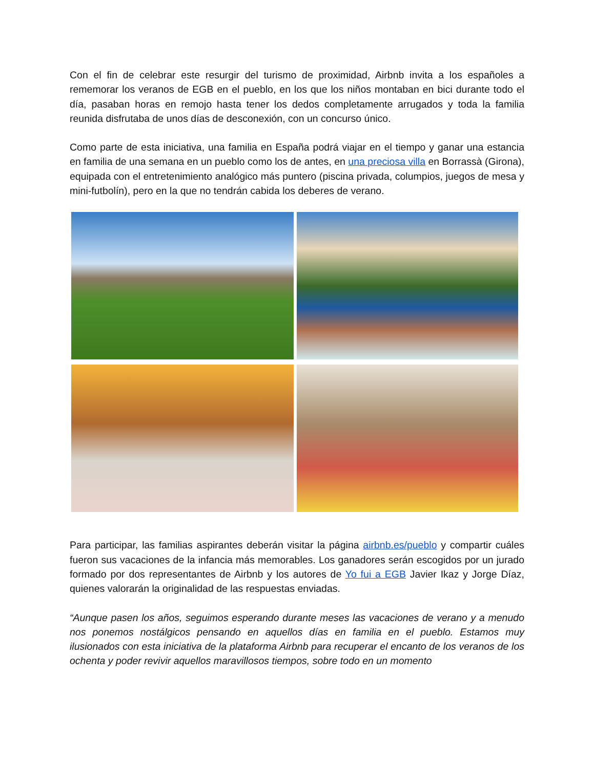Con el fin de celebrar este resurgir del turismo de proximidad, Airbnb invita a los españoles a rememorar los veranos de EGB en el pueblo, en los que los niños montaban en bici durante todo el día, pasaban horas en remojo hasta tener los dedos completamente arrugados y toda la familia reunida disfrutaba de unos días de desconexión, con un concurso único.
Como parte de esta iniciativa, una familia en España podrá viajar en el tiempo y ganar una estancia en familia de una semana en un pueblo como los de antes, en una preciosa villa en Borrassà (Girona), equipada con el entretenimiento analógico más puntero (piscina privada, columpios, juegos de mesa y mini-futbolín), pero en la que no tendrán cabida los deberes de verano.
Para participar, las familias aspirantes deberán visitar la página airbnb.es/pueblo y compartir cuáles fueron sus vacaciones de la infancia más memorables. Los ganadores serán escogidos por un jurado formado por dos representantes de Airbnb y los autores de Yo fui a EGB Javier Ikaz y Jorge Díaz, quienes valorarán la originalidad de las respuestas enviadas.
“Aunque pasen los años, seguimos esperando durante meses las vacaciones de verano y a menudo nos ponemos nostálgicos pensando en aquellos días en familia en el pueblo. Estamos muy ilusionados con esta iniciativa de la plataforma Airbnb para recuperar el encanto de los veranos de los ochenta y poder revivir aquellos maravillosos tiempos, sobre todo en un momento